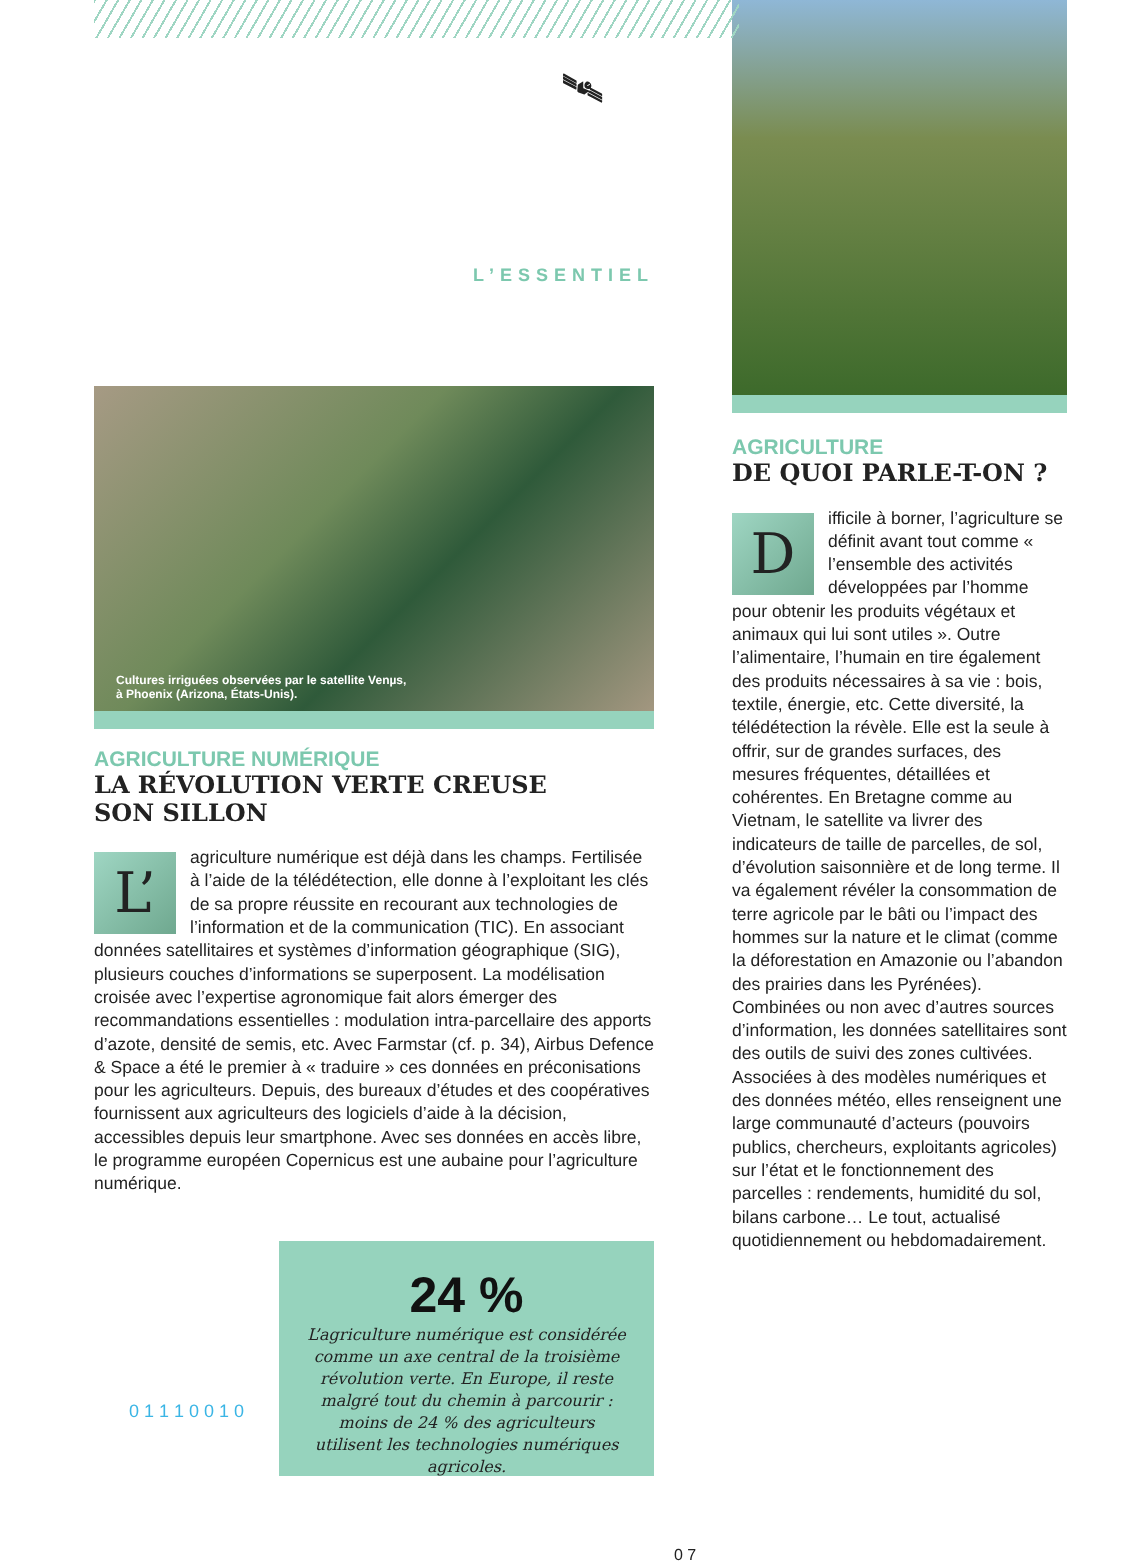🛰
L’ESSENTIEL
Cultures irriguées observées par le satellite Venµs,
à Phoenix (Arizona, États-Unis).
AGRICULTURE NUMÉRIQUE
LA RÉVOLUTION VERTE CREUSE
SON SILLON
L’ agriculture numérique est déjà dans les champs. Fertilisée à l’aide de la télédétection, elle donne à l’exploitant les clés de sa propre réussite en recourant aux technologies de l’information et de la communication (TIC). En associant données satellitaires et systèmes d’information géographique (SIG), plusieurs couches d’informations se superposent. La modélisation croisée avec l’expertise agronomique fait alors émerger des recommandations essentielles : modulation intra-parcellaire des apports d’azote, densité de semis, etc. Avec Farmstar (cf. p. 34), Airbus Defence & Space a été le premier à « traduire » ces données en préconisations pour les agriculteurs. Depuis, des bureaux d’études et des coopératives fournissent aux agriculteurs des logiciels d’aide à la décision, accessibles depuis leur smartphone. Avec ses données en accès libre, le programme européen Copernicus est une aubaine pour l’agriculture numérique.
0 1 1 1 0 0 1 0
24 %
L’agriculture numérique est considérée comme un axe central de la troisième révolution verte. En Europe, il reste malgré tout du chemin à parcourir : moins de 24 % des agriculteurs utilisent les technologies numériques agricoles.
0 7
AGRICULTURE
DE QUOI PARLE-T-ON ?
Difficile à borner, l’agriculture se définit avant tout comme « l’ensemble des activités développées par l’homme pour obtenir les produits végétaux et animaux qui lui sont utiles ». Outre l’alimentaire, l’humain en tire également des produits nécessaires à sa vie : bois, textile, énergie, etc. Cette diversité, la télédétection la révèle. Elle est la seule à offrir, sur de grandes surfaces, des mesures fréquentes, détaillées et cohérentes. En Bretagne comme au Vietnam, le satellite va livrer des indicateurs de taille de parcelles, de sol, d’évolution saisonnière et de long terme. Il va également révéler la consommation de terre agricole par le bâti ou l’impact des hommes sur la nature et le climat (comme la déforestation en Amazonie ou l’abandon des prairies dans les Pyrénées). Combinées ou non avec d’autres sources d’information, les données satellitaires sont des outils de suivi des zones cultivées. Associées à des modèles numériques et des données météo, elles renseignent une large communauté d’acteurs (pouvoirs publics, chercheurs, exploitants agricoles) sur l’état et le fonctionnement des parcelles : rendements, humidité du sol, bilans carbone… Le tout, actualisé quotidiennement ou hebdomadairement.